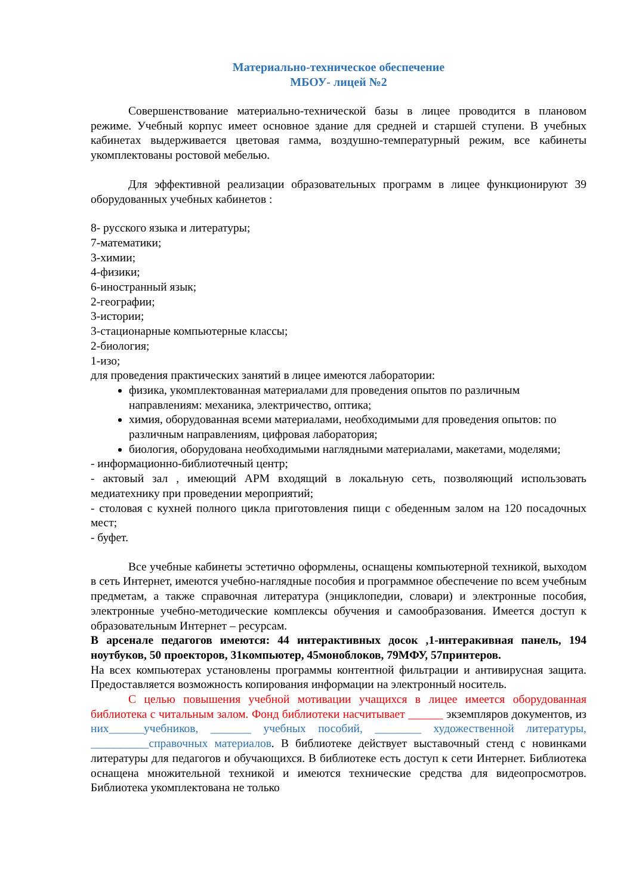Материально-техническое обеспечение
МБОУ- лицей №2
Совершенствование материально-технической базы в лицее проводится в плановом режиме. Учебный корпус имеет основное здание для средней и старшей ступени. В учебных кабинетах выдерживается цветовая гамма, воздушно-температурный режим, все кабинеты укомплектованы ростовой мебелью.
Для эффективной реализации образовательных программ в лицее функционируют 39 оборудованных учебных кабинетов :
8- русского языка и литературы;
7-математики;
3-химии;
4-физики;
6-иностранный язык;
2-географии;
3-истории;
3-стационарные компьютерные классы;
2-биология;
1-изо;
для проведения практических занятий в лицее имеются лаборатории:
физика, укомплектованная материалами для проведения опытов по различным направлениям: механика, электричество, оптика;
химия, оборудованная всеми материалами, необходимыми для проведения опытов: по различным направлениям, цифровая лаборатория;
биология, оборудована необходимыми наглядными материалами, макетами, моделями;
- информационно-библиотечный центр;
- актовый зал , имеющий АРМ входящий в локальную сеть, позволяющий использовать медиатехнику при проведении мероприятий;
- столовая с кухней полного цикла приготовления пищи с обеденным залом на 120 посадочных мест;
- буфет.
Все учебные кабинеты эстетично оформлены, оснащены компьютерной техникой, выходом в сеть Интернет, имеются учебно-наглядные пособия и программное обеспечение по всем учебным предметам, а также справочная литература (энциклопедии, словари) и электронные пособия, электронные учебно-методические комплексы обучения и самообразования. Имеется доступ к образовательным Интернет – ресурсам.
В арсенале педагогов имеются: 44 интерактивных досок ,1-интеракивная панель, 194 ноутбуков, 50 проекторов, 31компьютер, 45моноблоков, 79МФУ, 57принтеров.
На всех компьютерах установлены программы контентной фильтрации и антивирусная защита. Предоставляется возможность копирования информации на электронный носитель.
С целью повышения учебной мотивации учащихся в лицее имеется оборудованная библиотека с читальным залом. Фонд библиотеки насчитывает ______ экземпляров документов, из них______учебников, _______ учебных пособий, ________ художественной литературы, __________справочных материалов. В библиотеке действует выставочный стенд с новинками литературы для педагогов и обучающихся. В библиотеке есть доступ к сети Интернет. Библиотека оснащена множительной техникой и имеются технические средства для видеопросмотров. Библиотека укомплектована не только